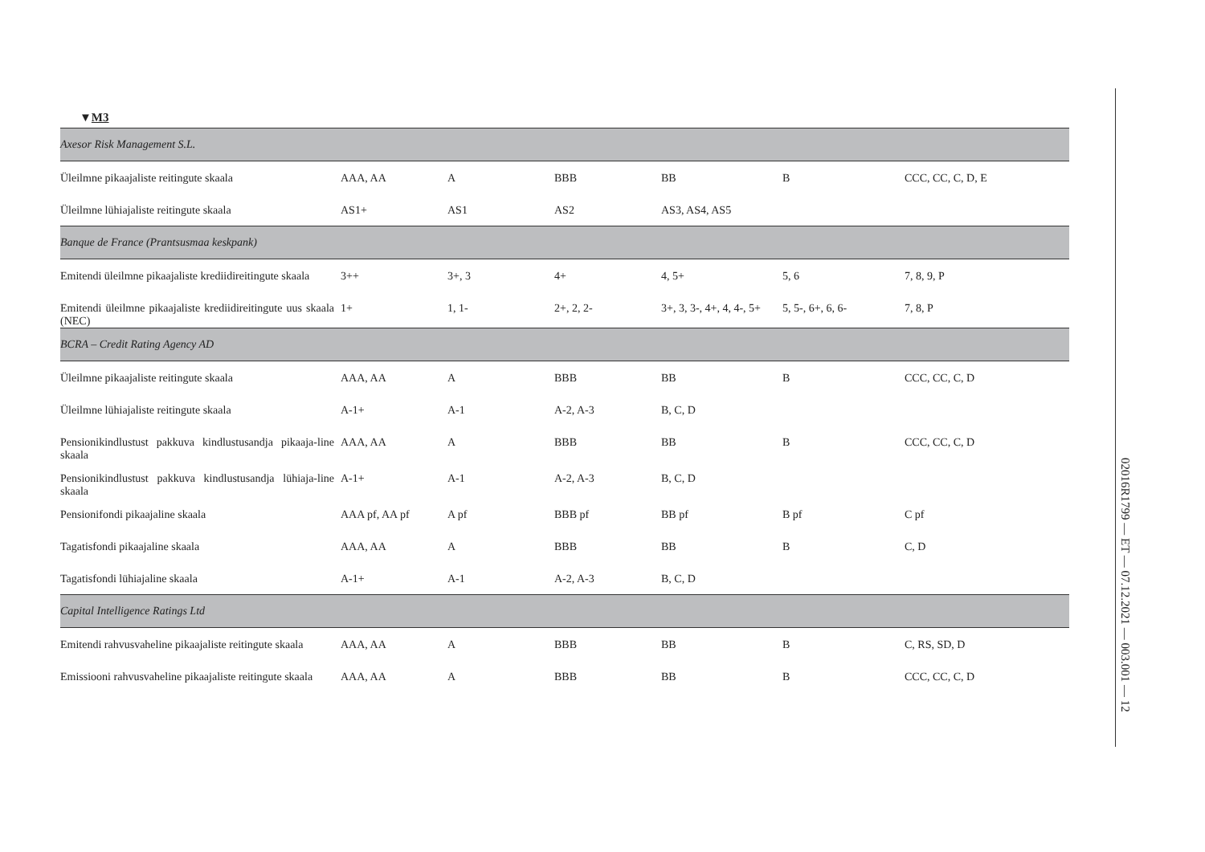▼M3
| Axesor Risk Management S.L. | | | | | | |
| Üleilmne pikaajaliste reitingute skaala | AAA, AA | A | BBB | BB | B | CCC, CC, C, D, E |
| Üleilmne lühiajaliste reitingute skaala | AS1+ | AS1 | AS2 | AS3, AS4, AS5 | | |
| Banque de France (Prantsusmaa keskpank) | | | | | | |
| Emitendi üleilmne pikaajaliste krediidireitingute skaala | 3++ | 3+, 3 | 4+ | 4, 5+ | 5, 6 | 7, 8, 9, P |
| Emitendi üleilmne pikaajaliste krediidireitingute uus skaala (NEC) | 1+ | 1, 1- | 2+, 2, 2- | 3+, 3, 3-, 4+, 4, 4-, 5+ | 5, 5-, 6+, 6, 6- | 7, 8, P |
| BCRA – Credit Rating Agency AD | | | | | | |
| Üleilmne pikaajaliste reitingute skaala | AAA, AA | A | BBB | BB | B | CCC, CC, C, D |
| Üleilmne lühiajaliste reitingute skaala | A-1+ | A-1 | A-2, A-3 | B, C, D | | |
| Pensionikindlustust pakkuva kindlustusandja pikaaja-line skaala | AAA, AA | A | BBB | BB | B | CCC, CC, C, D |
| Pensionikindlustust pakkuva kindlustusandja lühiaja-line skaala | A-1+ | A-1 | A-2, A-3 | B, C, D | | |
| Pensionifondi pikaajaline skaala | AAA pf, AA pf | A pf | BBB pf | BB pf | B pf | C pf |
| Tagatisfondi pikaajaline skaala | AAA, AA | A | BBB | BB | B | C, D |
| Tagatisfondi lühiajaline skaala | A-1+ | A-1 | A-2, A-3 | B, C, D | | |
| Capital Intelligence Ratings Ltd | | | | | | |
| Emitendi rahvusvaheline pikaajaliste reitingute skaala | AAA, AA | A | BBB | BB | B | C, RS, SD, D |
| Emissiooni rahvusvaheline pikaajaliste reitingute skaala | AAA, AA | A | BBB | BB | B | CCC, CC, C, D |
02016R1799 — ET — 07.12.2021 — 003.001 — 12